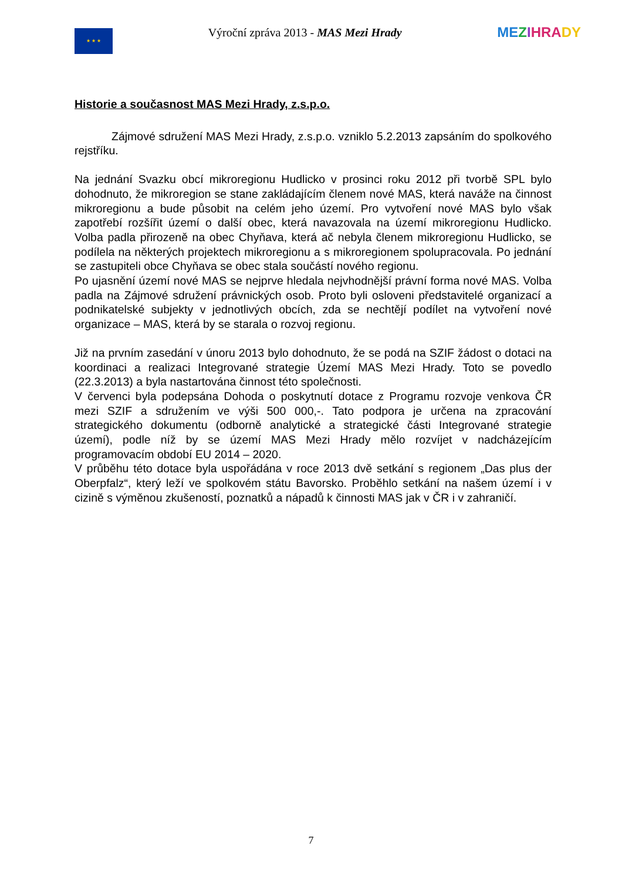★ ★ ★
Výroční zpráva 2013 - MAS Mezi Hrady
ME ZIHRA DY
Historie a současnost MAS Mezi Hrady, z.s.p.o.
Zájmové sdružení MAS Mezi Hrady, z.s.p.o. vzniklo 5.2.2013 zapsáním do spolkového rejstříku.
Na jednání Svazku obcí mikroregionu Hudlicko v prosinci roku 2012 při tvorbě SPL bylo dohodnuto, že mikroregion se stane zakládajícím členem nové MAS, která naváže na činnost mikroregionu a bude působit na celém jeho území. Pro vytvoření nové MAS bylo však zapotřebí rozšířit území o další obec, která navazovala na území mikroregionu Hudlicko. Volba padla přirozeně na obec Chyňava, která ač nebyla členem mikroregionu Hudlicko, se podílela na některých projektech mikroregionu a s mikroregionem spolupracovala. Po jednání se zastupiteli obce Chyňava se obec stala součástí nového regionu.
Po ujasnění území nové MAS se nejprve hledala nejvhodnější právní forma nové MAS. Volba padla na Zájmové sdružení právnických osob. Proto byli osloveni představitelé organizací a podnikatelské subjekty v jednotlivých obcích, zda se nechtějí podílet na vytvoření nové organizace – MAS, která by se starala o rozvoj regionu.
Již na prvním zasedání v únoru 2013 bylo dohodnuto, že se podá na SZIF žádost o dotaci na koordinaci a realizaci Integrované strategie Území MAS Mezi Hrady. Toto se povedlo (22.3.2013) a byla nastartována činnost této společnosti.
V červenci byla podepsána Dohoda o poskytnutí dotace z Programu rozvoje venkova ČR mezi SZIF a sdružením ve výši 500 000,-. Tato podpora je určena na zpracování strategického dokumentu (odborně analytické a strategické části Integrované strategie území), podle níž by se území MAS Mezi Hrady mělo rozvíjet v nadcházejícím programovacím období EU 2014 – 2020.
V průběhu této dotace byla uspořádána v roce 2013 dvě setkání s regionem „Das plus der Oberpfalz“, který leží ve spolkovém státu Bavorsko. Proběhlo setkání na našem území i v cizině s výměnou zkušeností, poznatků a nápadů k činnosti MAS jak v ČR i v zahraničí.
7